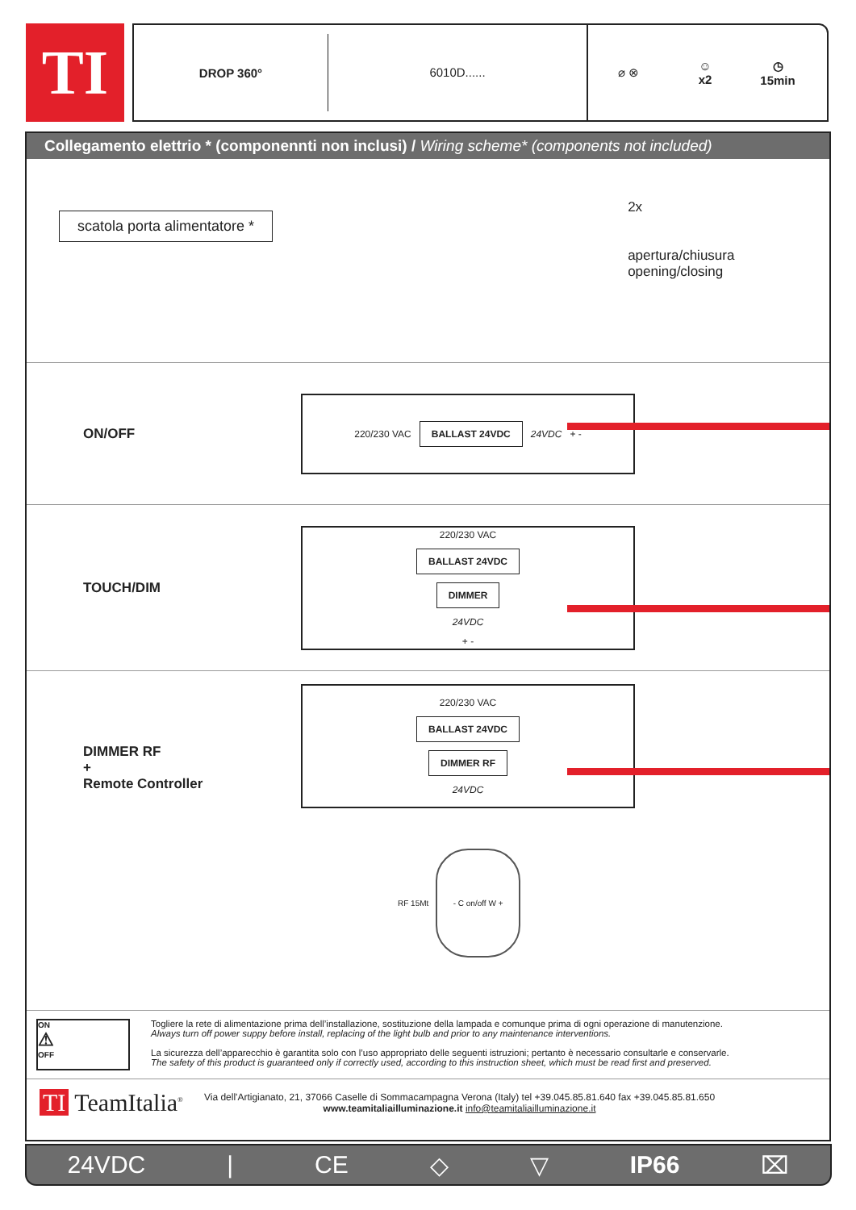TI
DROP 360°
6010D......
⌀ ⊗
☺
x2
◷
15min
Collegamento elettrio * (componennti non inclusi) / Wiring scheme* (components not included)
scatola porta alimentatore *
2x
apertura/chiusura
opening/closing
ON/OFF
220/230 VAC BALLAST 24VDC 24VDC + -
TOUCH/DIM
220/230 VAC
BALLAST 24VDC
DIMMER
24VDC
+ -
DIMMER RF
+
Remote Controller
220/230 VAC
BALLAST 24VDC
DIMMER RF
24VDC
RF 15Mt - C on/off W +
ON
⚠
OFF
Togliere la rete di alimentazione prima dell’installazione, sostituzione della lampada e comunque prima di ogni operazione di manutenzione.
Always turn off power suppy before install, replacing of the light bulb and prior to any maintenance interventions.
La sicurezza dell’apparecchio è garantita solo con l’uso appropriato delle seguenti istruzioni; pertanto è necessario consultarle e conservarle.
The safety of this product is guaranteed only if correctly used, according to this instruction sheet, which must be read first and preserved.
TI TeamItalia<sup>®</sup>
Via dell'Artigianato, 21, 37066 Caselle di Sommacampagna Verona (Italy) tel +39.045.85.81.640 fax +39.045.85.81.650
www.teamitaliailluminazione.it info@teamitaliailluminazione.it
24VDC | CE ◇ ▽ IP66 ⌧